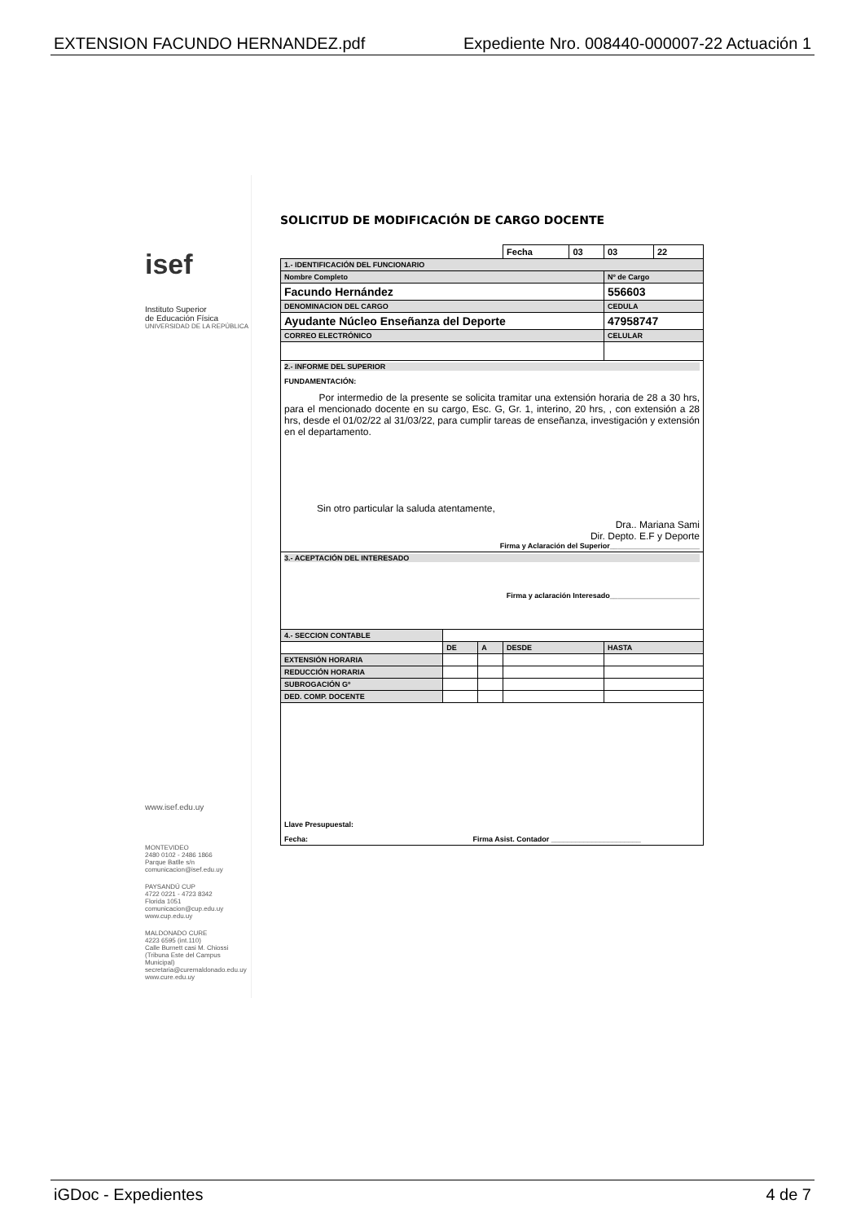EXTENSION FACUNDO HERNANDEZ.pdf Expediente Nro. 008440-000007-22 Actuación 1
isef
Instituto Superior
de Educación Física
UNIVERSIDAD DE LA REPÚBLICA
www.isef.edu.uy
MONTEVIDEO
2480 0102 - 2486 1866
Parque Batlle s/n
comunicacion@isef.edu.uy
PAYSANDÚ CUP
4722 0221 - 4723 8342
Florida 1051
comunicacion@cup.edu.uy
www.cup.edu.uy
MALDONADO CURE
4223 6595 (int.110)
Calle Burnett casi M. Chiossi
(Tribuna Este del Campus Municipal)
secretaria@curemaldonado.edu.uy
www.cure.edu.uy
SOLICITUD DE MODIFICACIÓN DE CARGO DOCENTE
| | | | Fecha | 03 | 03 | 22 |
| 1.- IDENTIFICACIÓN DEL FUNCIONARIO | | | | | | |
| Nombre Completo | | | | | Nº de Cargo | |
| Facundo Hernández | | | | | 556603 | |
| DENOMINACION DEL CARGO | | | | | CEDULA | |
| Ayudante Núcleo Enseñanza del Deporte | | | | | 47958747 | |
| CORREO ELECTRÓNICO | | | | | CELULAR | |
| 2.- INFORME DEL SUPERIOR FUNDAMENTACIÓN: Por intermedio de la presente se solicita tramitar una extensión horaria de 28 a 30 hrs, para el mencionado docente en su cargo, Esc. G, Gr. 1, interino, 20 hrs, , con extensión a 28 hrs, desde el 01/02/22 al 31/03/22, para cumplir tareas de enseñanza, investigación y extensión en el departamento. Sin otro particular la saluda atentamente, Dra.. Mariana Sami Dir. Depto. E.F y Deporte Firma y Aclaración del Superior______________________ | | | | | | |
| 3.- ACEPTACIÓN DEL INTERESADO Firma y aclaración Interesado______________________ | | | | | | |
| 4.- SECCION CONTABLE | | | | | | |
| | DE | A | DESDE | | HASTA | |
| EXTENSIÓN HORARIA | | | | | | |
| REDUCCIÓN HORARIA | | | | | | |
| SUBROGACIÓN Gº | | | | | | |
| DED. COMP. DOCENTE | | | | | | |
| Llave Presupuestal: Fecha: Firma Asist. Contador ______________________ | | | | | | |
iGDoc - Expedientes 4 de 7